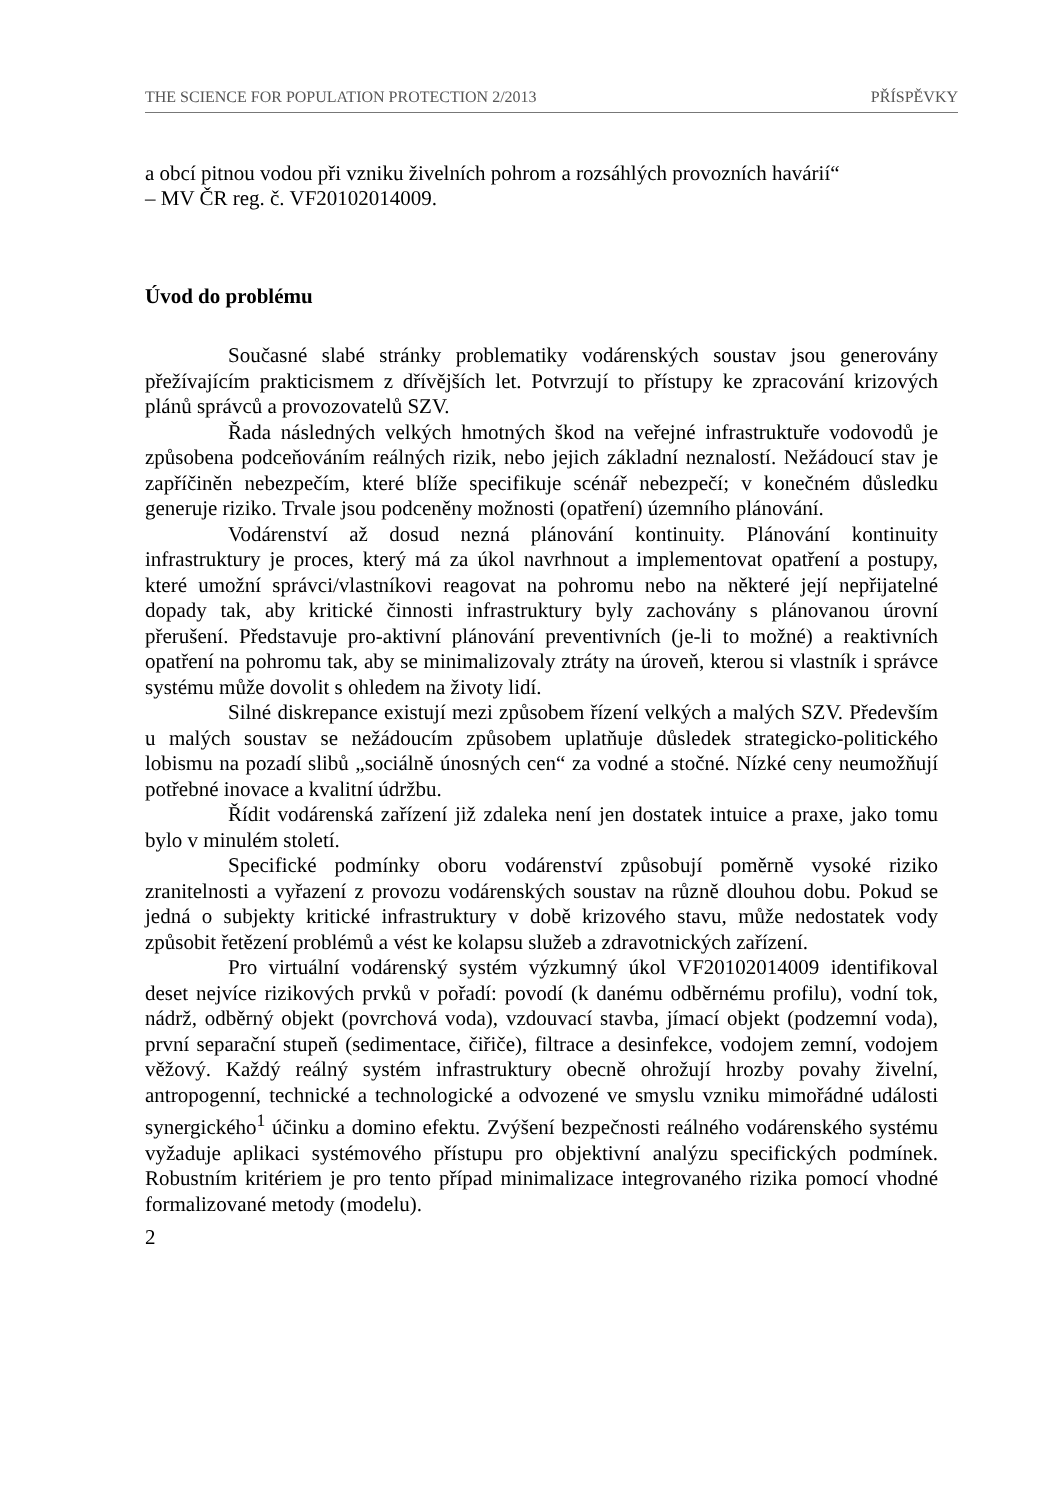THE SCIENCE FOR POPULATION PROTECTION 2/2013 PŘÍSPĚVKY
a obcí pitnou vodou při vzniku živelních pohrom a rozsáhlých provozních havárií“
– MV ČR reg. č. VF20102014009.
Úvod do problému
Současné slabé stránky problematiky vodárenských soustav jsou generovány přežívajícím prakticismem z dřívějších let. Potvrzují to přístupy ke zpracování krizových plánů správců a provozovatelů SZV.
Řada následných velkých hmotných škod na veřejné infrastruktuře vodovodů je způsobena podceňováním reálných rizik, nebo jejich základní neznalostí. Nežádoucí stav je zapříčiněn nebezpečím, které blíže specifikuje scénář nebezpečí; v konečném důsledku generuje riziko. Trvale jsou podceněny možnosti (opatření) územního plánování.
Vodárenství až dosud nezná plánování kontinuity. Plánování kontinuity infrastruktury je proces, který má za úkol navrhnout a implementovat opatření a postupy, které umožní správci/vlastníkovi reagovat na pohromu nebo na některé její nepřijatelné dopady tak, aby kritické činnosti infrastruktury byly zachovány s plánovanou úrovní přerušení. Představuje pro-aktivní plánování preventivních (je-li to možné) a reaktivních opatření na pohromu tak, aby se minimalizovaly ztráty na úroveň, kterou si vlastník i správce systému může dovolit s ohledem na životy lidí.
Silné diskrepance existují mezi způsobem řízení velkých a malých SZV. Především u malých soustav se nežádoucím způsobem uplatňuje důsledek strategicko-politického lobismu na pozadí slibů „sociálně únosných cen“ za vodné a stočné. Nízké ceny neumožňují potřebné inovace a kvalitní údržbu.
Řídit vodárenská zařízení již zdaleka není jen dostatek intuice a praxe, jako tomu bylo v minulém století.
Specifické podmínky oboru vodárenství způsobují poměrně vysoké riziko zranitelnosti a vyřazení z provozu vodárenských soustav na různě dlouhou dobu. Pokud se jedná o subjekty kritické infrastruktury v době krizového stavu, může nedostatek vody způsobit řetězení problémů a vést ke kolapsu služeb a zdravotnických zařízení.
Pro virtuální vodárenský systém výzkumný úkol VF20102014009 identifikoval deset nejvíce rizikových prvků v pořadí: povodí (k danému odběrnému profilu), vodní tok, nádrž, odběrný objekt (povrchová voda), vzdouvací stavba, jímací objekt (podzemní voda), první separační stupeň (sedimentace, čiřiče), filtrace a desinfekce, vodojem zemní, vodojem věžový. Každý reálný systém infrastruktury obecně ohrožují hrozby povahy živelní, antropogenní, technické a technologické a odvozené ve smyslu vzniku mimořádné události synergického<sup>1</sup> účinku a domino efektu. Zvýšení bezpečnosti reálného vodárenského systému vyžaduje aplikaci systémového přístupu pro objektivní analýzu specifických podmínek. Robustním kritériem je pro tento případ minimalizace integrovaného rizika pomocí vhodné formalizované metody (modelu).
2